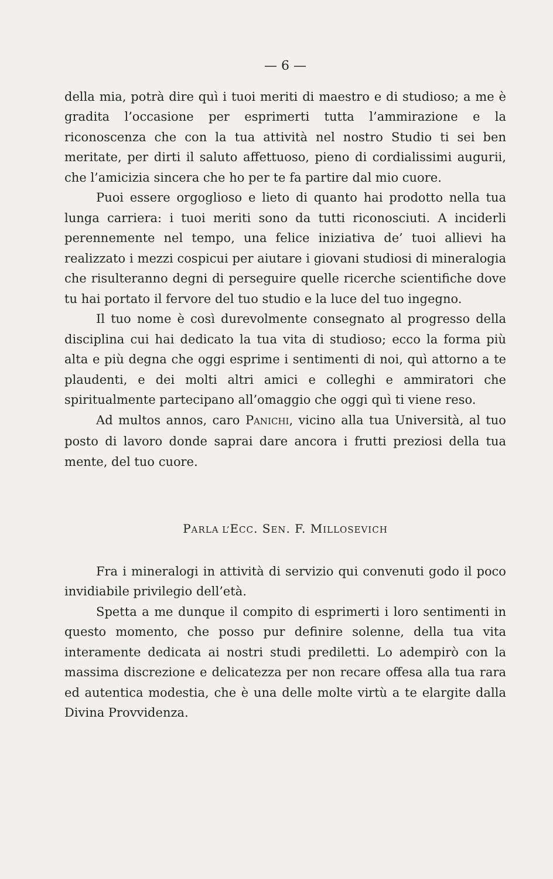— 6 —
della mia, potrà dire quì i tuoi meriti di maestro e di studioso; a me è gradita l’occasione per esprimerti tutta l’ammirazione e la riconoscenza che con la tua attività nel nostro Studio ti sei ben meritate, per dirti il saluto affettuoso, pieno di cordialissimi augurii, che l’amicizia sincera che ho per te fa partire dal mio cuore.
Puoi essere orgoglioso e lieto di quanto hai prodotto nella tua lunga carriera: i tuoi meriti sono da tutti riconosciuti. A inciderli perennemente nel tempo, una felice iniziativa de’ tuoi allievi ha realizzato i mezzi cospicui per aiutare i giovani studiosi di mineralogia che risulteranno degni di perseguire quelle ricerche scientifiche dove tu hai portato il fervore del tuo studio e la luce del tuo ingegno.
Il tuo nome è così durevolmente consegnato al progresso della disciplina cui hai dedicato la tua vita di studioso; ecco la forma più alta e più degna che oggi esprime i sentimenti di noi, quì attorno a te plaudenti, e dei molti altri amici e colleghi e ammiratori che spiritualmente partecipano all’omaggio che oggi quì ti viene reso.
Ad multos annos, caro PANICHI, vicino alla tua Università, al tuo posto di lavoro donde saprai dare ancora i frutti preziosi della tua mente, del tuo cuore.
PARLA L’ECC. SEN. F. MILLOSEVICH
Fra i mineralogi in attività di servizio qui convenuti godo il poco invidiabile privilegio dell’età.
Spetta a me dunque il compito di esprimerti i loro sentimenti in questo momento, che posso pur definire solenne, della tua vita interamente dedicata ai nostri studi prediletti. Lo adempirò con la massima discrezione e delicatezza per non recare offesa alla tua rara ed autentica modestia, che è una delle molte virtù a te elargite dalla Divina Provvidenza.